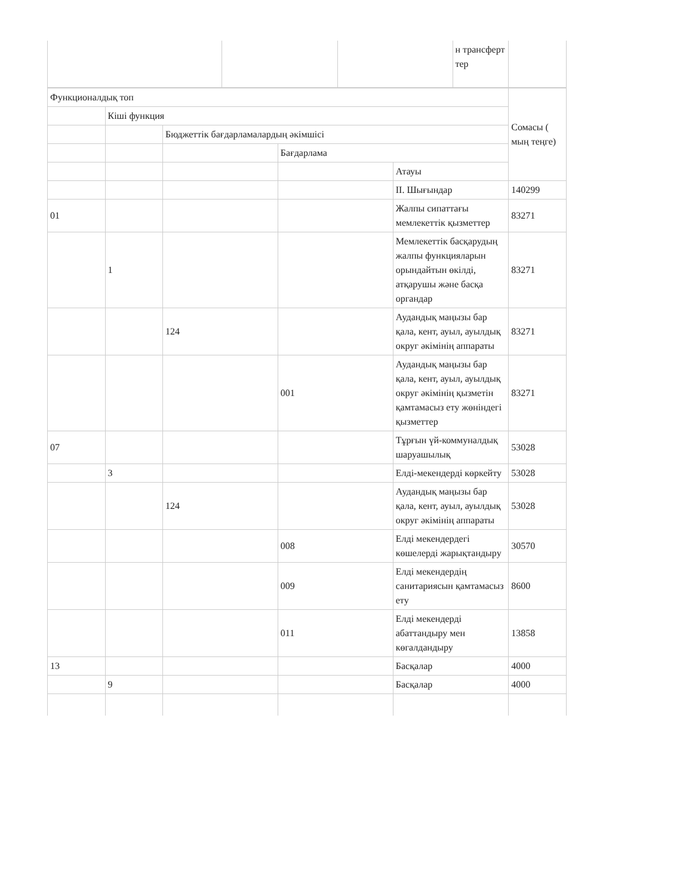| | | | н трансферт тер | |
| Функционалдық топ | | | | | Сомасы ( мың теңге) |
| | Кіші функция | | | | |
| | | Бюджеттік бағдарламалардың әкімшісі | | | |
| | | | Бағдарлама | | |
| | | | | Атауы | |
| | | | | II. Шығындар | 140299 |
| 01 | | | | Жалпы сипаттағы мемлекеттік қызметтер | 83271 |
| | 1 | | | Мемлекеттік басқарудың жалпы функцияларын орындайтын өкілді, атқарушы және басқа органдар | 83271 |
| | | 124 | | Аудандық маңызы бар қала, кент, ауыл, ауылдық округ әкімінің аппараты | 83271 |
| | | | 001 | Аудандық маңызы бар қала, кент, ауыл, ауылдық округ әкімінің қызметін қамтамасыз ету жөніндегі қызметтер | 83271 |
| 07 | | | | Тұрғын үй-коммуналдық шаруашылық | 53028 |
| | 3 | | | Елді-мекендерді көркейту | 53028 |
| | | 124 | | Аудандық маңызы бар қала, кент, ауыл, ауылдық округ әкімінің аппараты | 53028 |
| | | | 008 | Елді мекендердегі көшелерді жарықтандыру | 30570 |
| | | | 009 | Елді мекендердің санитариясын қамтамасыз ету | 8600 |
| | | | 011 | Елді мекендерді абаттандыру мен көгалдандыру | 13858 |
| 13 | | | | Басқалар | 4000 |
| | 9 | | | Басқалар | 4000 |